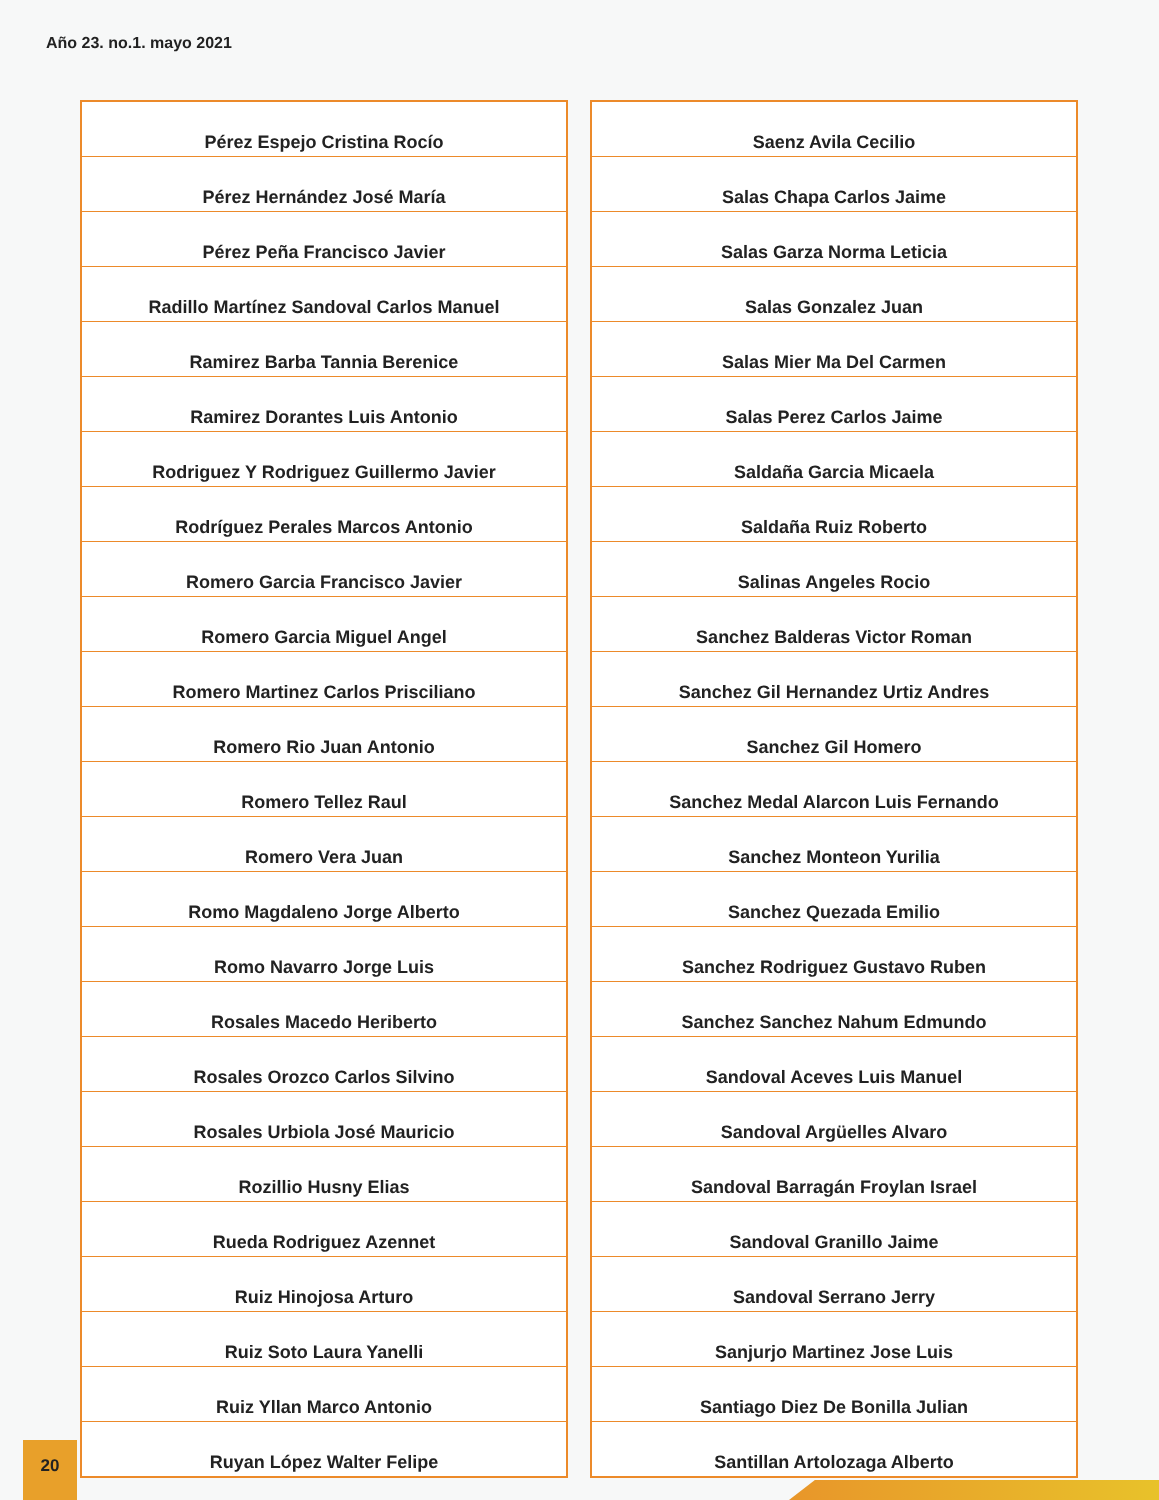Año 23. no.1. mayo 2021
| Pérez Espejo Cristina Rocío |
| Pérez Hernández José María |
| Pérez Peña Francisco Javier |
| Radillo Martínez Sandoval Carlos Manuel |
| Ramirez Barba Tannia Berenice |
| Ramirez Dorantes Luis Antonio |
| Rodriguez Y Rodriguez Guillermo Javier |
| Rodríguez Perales Marcos Antonio |
| Romero Garcia Francisco Javier |
| Romero Garcia Miguel Angel |
| Romero Martinez Carlos Prisciliano |
| Romero Rio Juan Antonio |
| Romero Tellez Raul |
| Romero Vera Juan |
| Romo Magdaleno Jorge Alberto |
| Romo Navarro Jorge Luis |
| Rosales Macedo Heriberto |
| Rosales Orozco Carlos Silvino |
| Rosales Urbiola José Mauricio |
| Rozillio Husny Elias |
| Rueda Rodriguez Azennet |
| Ruiz Hinojosa Arturo |
| Ruiz Soto Laura Yanelli |
| Ruiz Yllan Marco Antonio |
| Ruyan López Walter Felipe |
| Saenz Avila Cecilio |
| Salas Chapa Carlos Jaime |
| Salas Garza Norma Leticia |
| Salas Gonzalez Juan |
| Salas Mier Ma Del Carmen |
| Salas Perez Carlos Jaime |
| Saldaña Garcia Micaela |
| Saldaña Ruiz Roberto |
| Salinas Angeles Rocio |
| Sanchez Balderas Victor Roman |
| Sanchez Gil Hernandez Urtiz Andres |
| Sanchez Gil Homero |
| Sanchez Medal Alarcon Luis Fernando |
| Sanchez Monteon Yurilia |
| Sanchez Quezada Emilio |
| Sanchez Rodriguez Gustavo Ruben |
| Sanchez Sanchez Nahum Edmundo |
| Sandoval Aceves Luis Manuel |
| Sandoval Argüelles Alvaro |
| Sandoval Barragán Froylan Israel |
| Sandoval Granillo Jaime |
| Sandoval Serrano Jerry |
| Sanjurjo Martinez Jose Luis |
| Santiago Diez De Bonilla Julian |
| Santillan Artolozaga Alberto |
20